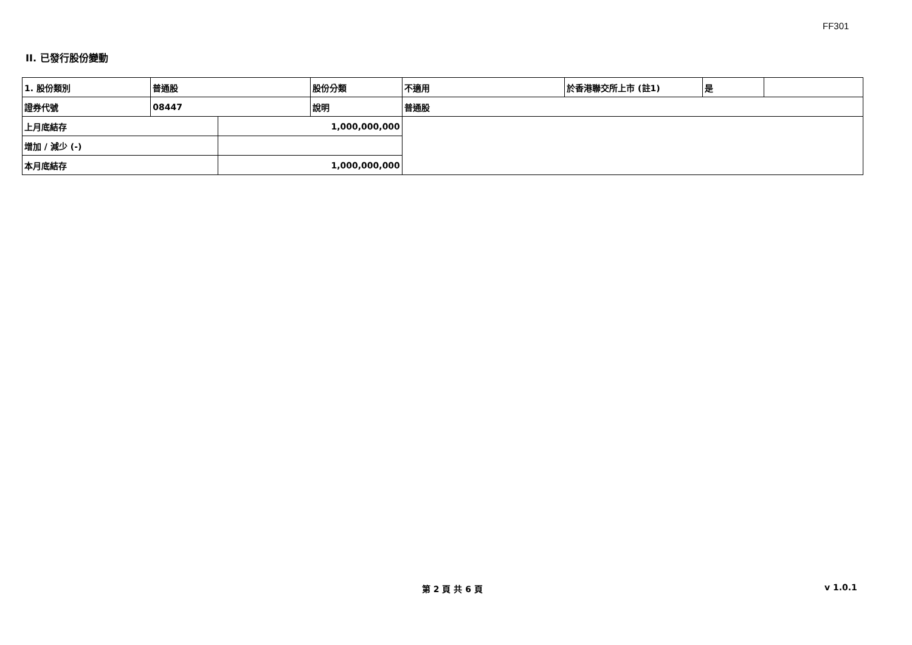FF301
II. 已發行股份變動
| 1. 股份類別 | 普通股 | | 股份分類 | 不適用 | 於香港聯交所上市 (註1) | 是 | |
| 證券代號 | 08447 | | 說明 | 普通股 | | | |
| 上月底結存 | | 1,000,000,000 | | | | | |
| 增加 / 減少 (-) | | | | | | | |
| 本月底結存 | | 1,000,000,000 | | | | | |
第 2 頁 共 6 頁 v 1.0.1